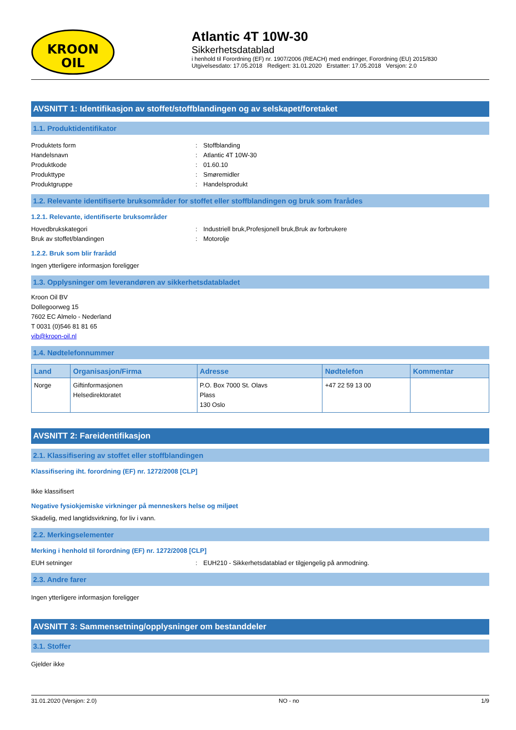KROON
OIL
Atlantic 4T 10W-30
Sikkerhetsdatablad
i henhold til Forordning (EF) nr. 1907/2006 (REACH) med endringer, Forordning (EU) 2015/830
Utgivelsesdato: 17.05.2018 Redigert: 31.01.2020 Erstatter: 17.05.2018 Versjon: 2.0
AVSNITT 1: Identifikasjon av stoffet/stoffblandingen og av selskapet/foretaket
1.1. Produktidentifikator
Produktets form: Stoffblanding
Handelsnavn: Atlantic 4T 10W-30
Produktkode: 01.60.10
Produkttype: Smøremidler
Produktgruppe: Handelsprodukt
1.2. Relevante identifiserte bruksområder for stoffet eller stoffblandingen og bruk som frarådes
1.2.1. Relevante, identifiserte bruksområder
Hovedbrukskategori: Industriell bruk,Profesjonell bruk,Bruk av forbrukere
Bruk av stoffet/blandingen: Motorolje
1.2.2. Bruk som blir frarådd
Ingen ytterligere informasjon foreligger
1.3. Opplysninger om leverandøren av sikkerhetsdatabladet
Kroon Oil BV
Dollegoorweg 15
7602 EC Almelo - Nederland
T 0031 (0)546 81 81 65
vib@kroon-oil.nl
1.4. Nødtelefonnummer
| Land | Organisasjon/Firma | Adresse | Nødtelefon | Kommentar |
| --- | --- | --- | --- | --- |
| Norge | Giftinformasjonen Helsedirektoratet | P.O. Box 7000 St. Olavs Plass 130 Oslo | +47 22 59 13 00 | |
AVSNITT 2: Fareidentifikasjon
2.1. Klassifisering av stoffet eller stoffblandingen
Klassifisering iht. forordning (EF) nr. 1272/2008 [CLP]
Ikke klassifisert
Negative fysiokjemiske virkninger på menneskers helse og miljøet
Skadelig, med langtidsvirkning, for liv i vann.
2.2. Merkingselementer
Merking i henhold til forordning (EF) nr. 1272/2008 [CLP]
EUH setninger: EUH210 - Sikkerhetsdatablad er tilgjengelig på anmodning.
2.3. Andre farer
Ingen ytterligere informasjon foreligger
AVSNITT 3: Sammensetning/opplysninger om bestanddeler
3.1. Stoffer
Gjelder ikke
31.01.2020 (Versjon: 2.0) NO - no 1/9